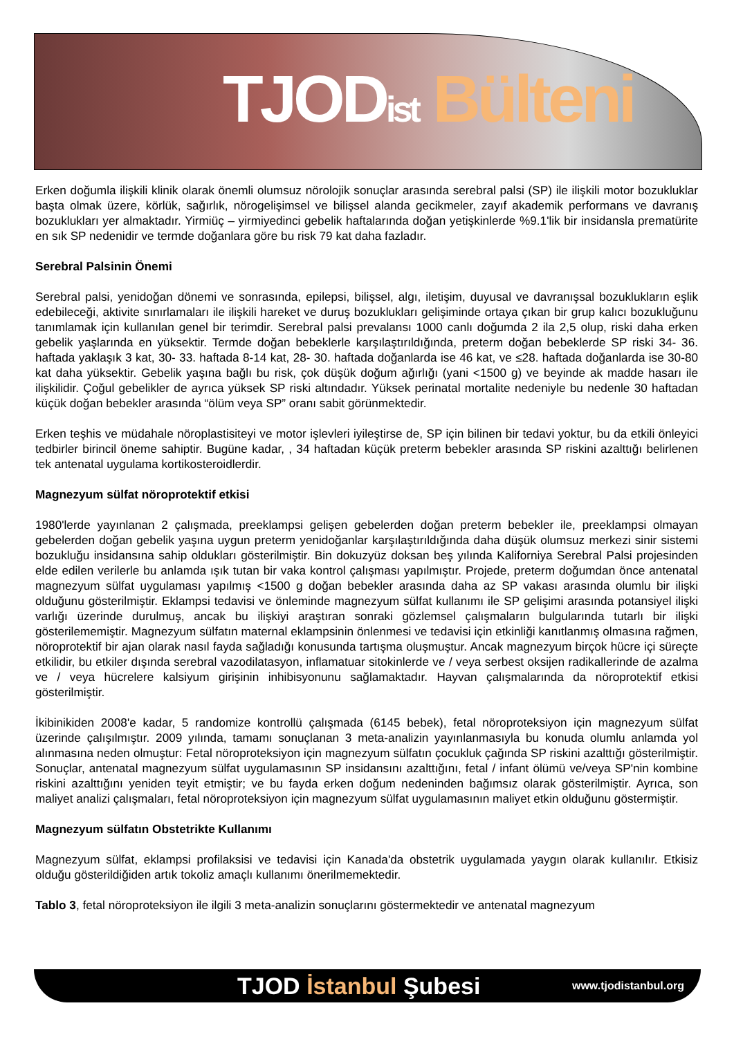TJOD ist Bülteni
Erken doğumla ilişkili klinik olarak önemli olumsuz nörolojik sonuçlar arasında serebral palsi (SP) ile ilişkili motor bozukluklar başta olmak üzere, körlük, sağırlık, nörogelişimsel ve bilişsel alanda gecikmeler, zayıf akademik performans ve davranış bozuklukları yer almaktadır. Yirmiüç – yirmiyedinci gebelik haftalarında doğan yetişkinlerde %9.1'lik bir insidansla prematürite en sık SP nedenidir ve termde doğanlara göre bu risk 79 kat daha fazladır.
Serebral Palsinin Önemi
Serebral palsi, yenidoğan dönemi ve sonrasında, epilepsi, bilişsel, algı, iletişim, duyusal ve davranışsal bozuklukların eşlik edebileceği, aktivite sınırlamaları ile ilişkili hareket ve duruş bozuklukları gelişiminde ortaya çıkan bir grup kalıcı bozukluğunu tanımlamak için kullanılan genel bir terimdir. Serebral palsi prevalansı 1000 canlı doğumda 2 ila 2,5 olup, riski daha erken gebelik yaşlarında en yüksektir. Termde doğan bebeklerle karşılaştırıldığında, preterm doğan bebeklerde SP riski 34- 36. haftada yaklaşık 3 kat, 30- 33. haftada 8-14 kat, 28- 30. haftada doğanlarda ise 46 kat, ve ≤28. haftada doğanlarda ise 30-80 kat daha yüksektir. Gebelik yaşına bağlı bu risk, çok düşük doğum ağırlığı (yani <1500 g) ve beyinde ak madde hasarı ile ilişkilidir. Çoğul gebelikler de ayrıca yüksek SP riski altındadır. Yüksek perinatal mortalite nedeniyle bu nedenle 30 haftadan küçük doğan bebekler arasında “ölüm veya SP” oranı sabit görünmektedir.
Erken teşhis ve müdahale nöroplastisiteyi ve motor işlevleri iyileştirse de, SP için bilinen bir tedavi yoktur, bu da etkili önleyici tedbirler birincil öneme sahiptir. Bugüne kadar, , 34 haftadan küçük preterm bebekler arasında SP riskini azalttığı belirlenen tek antenatal uygulama kortikosteroidlerdir.
Magnezyum sülfat nöroprotektif etkisi
1980'lerde yayınlanan 2 çalışmada, preeklampsi gelişen gebelerden doğan preterm bebekler ile, preeklampsi olmayan gebelerden doğan gebelik yaşına uygun preterm yenidoğanlar karşılaştırıldığında daha düşük olumsuz merkezi sinir sistemi bozukluğu insidansına sahip oldukları gösterilmiştir. Bin dokuzyüz doksan beş yılında Kaliforniya Serebral Palsi projesinden elde edilen verilerle bu anlamda ışık tutan bir vaka kontrol çalışması yapılmıştır. Projede, preterm doğumdan önce antenatal magnezyum sülfat uygulaması yapılmış <1500 g doğan bebekler arasında daha az SP vakası arasında olumlu bir ilişki olduğunu gösterilmiştir. Eklampsi tedavisi ve önleminde magnezyum sülfat kullanımı ile SP gelişimi arasında potansiyel ilişki varlığı üzerinde durulmuş, ancak bu ilişkiyi araştıran sonraki gözlemsel çalışmaların bulgularında tutarlı bir ilişki gösterilememiştir. Magnezyum sülfatın maternal eklampsinin önlenmesi ve tedavisi için etkinliği kanıtlanmış olmasına rağmen, nöroprotektif bir ajan olarak nasıl fayda sağladığı konusunda tartışma oluşmuştur. Ancak magnezyum birçok hücre içi süreçte etkilidir, bu etkiler dışında serebral vazodilatasyon, inflamatuar sitokinlerde ve / veya serbest oksijen radikallerinde de azalma ve / veya hücrelere kalsiyum girişinin inhibisyonunu sağlamaktadır. Hayvan çalışmalarında da nöroprotektif etkisi gösterilmiştir.
İkibinikiden 2008'e kadar, 5 randomize kontrollü çalışmada (6145 bebek), fetal nöroproteksiyon için magnezyum sülfat üzerinde çalışılmıştır. 2009 yılında, tamamı sonuçlanan 3 meta-analizin yayınlanmasıyla bu konuda olumlu anlamda yol alınmasına neden olmuştur: Fetal nöroproteksiyon için magnezyum sülfatın çocukluk çağında SP riskini azalttığı gösterilmiştir. Sonuçlar, antenatal magnezyum sülfat uygulamasının SP insidansını azalttığını, fetal / infant ölümü ve/veya SP'nin kombine riskini azalttığını yeniden teyit etmiştir; ve bu fayda erken doğum nedeninden bağımsız olarak gösterilmiştir. Ayrıca, son maliyet analizi çalışmaları, fetal nöroproteksiyon için magnezyum sülfat uygulamasının maliyet etkin olduğunu göstermiştir.
Magnezyum sülfatın Obstetrikte Kullanımı
Magnezyum sülfat, eklampsi profilaksisi ve tedavisi için Kanada'da obstetrik uygulamada yaygın olarak kullanılır. Etkisiz olduğu gösterildiğiden artık tokoliz amaçlı kullanımı önerilmemektedir.
Tablo 3, fetal nöroproteksiyon ile ilgili 3 meta-analizin sonuçlarını göstermektedir ve antenatal magnezyum
TJOD İstanbul Şubesi www.tjodistanbul.org